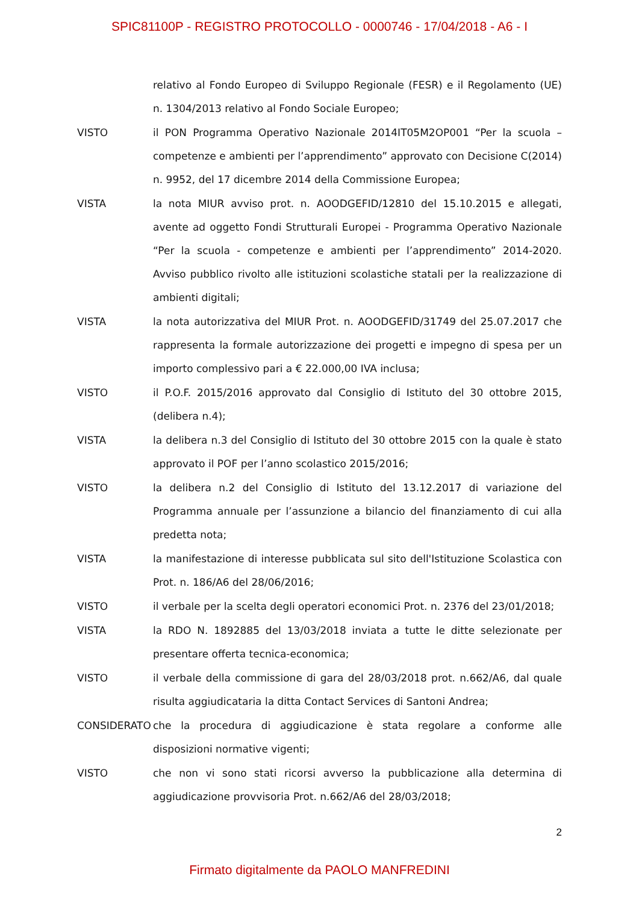SPIC81100P - REGISTRO PROTOCOLLO - 0000746 - 17/04/2018 - A6 - I
relativo al Fondo Europeo di Sviluppo Regionale (FESR) e il Regolamento (UE) n. 1304/2013 relativo al Fondo Sociale Europeo;
VISTO il PON Programma Operativo Nazionale 2014IT05M2OP001 “Per la scuola – competenze e ambienti per l’apprendimento” approvato con Decisione C(2014) n. 9952, del 17 dicembre 2014 della Commissione Europea;
VISTA la nota MIUR avviso prot. n. AOODGEFID/12810 del 15.10.2015 e allegati, avente ad oggetto Fondi Strutturali Europei - Programma Operativo Nazionale “Per la scuola - competenze e ambienti per l’apprendimento” 2014-2020. Avviso pubblico rivolto alle istituzioni scolastiche statali per la realizzazione di ambienti digitali;
VISTA la nota autorizzativa del MIUR Prot. n. AOODGEFID/31749 del 25.07.2017 che rappresenta la formale autorizzazione dei progetti e impegno di spesa per un importo complessivo pari a € 22.000,00 IVA inclusa;
VISTO il P.O.F. 2015/2016 approvato dal Consiglio di Istituto del 30 ottobre 2015, (delibera n.4);
VISTA la delibera n.3 del Consiglio di Istituto del 30 ottobre 2015 con la quale è stato approvato il POF per l’anno scolastico 2015/2016;
VISTO la delibera n.2 del Consiglio di Istituto del 13.12.2017 di variazione del Programma annuale per l’assunzione a bilancio del finanziamento di cui alla predetta nota;
VISTA la manifestazione di interesse pubblicata sul sito dell'Istituzione Scolastica con Prot. n. 186/A6 del 28/06/2016;
VISTO il verbale per la scelta degli operatori economici Prot. n. 2376 del 23/01/2018;
VISTA la RDO N. 1892885 del 13/03/2018 inviata a tutte le ditte selezionate per presentare offerta tecnica-economica;
VISTO il verbale della commissione di gara del 28/03/2018 prot. n.662/A6, dal quale risulta aggiudicataria la ditta Contact Services di Santoni Andrea;
CONSIDERATO che la procedura di aggiudicazione è stata regolare a conforme alle disposizioni normative vigenti;
VISTO che non vi sono stati ricorsi avverso la pubblicazione alla determina di aggiudicazione provvisoria Prot. n.662/A6 del 28/03/2018;
2
Firmato digitalmente da PAOLO MANFREDINI